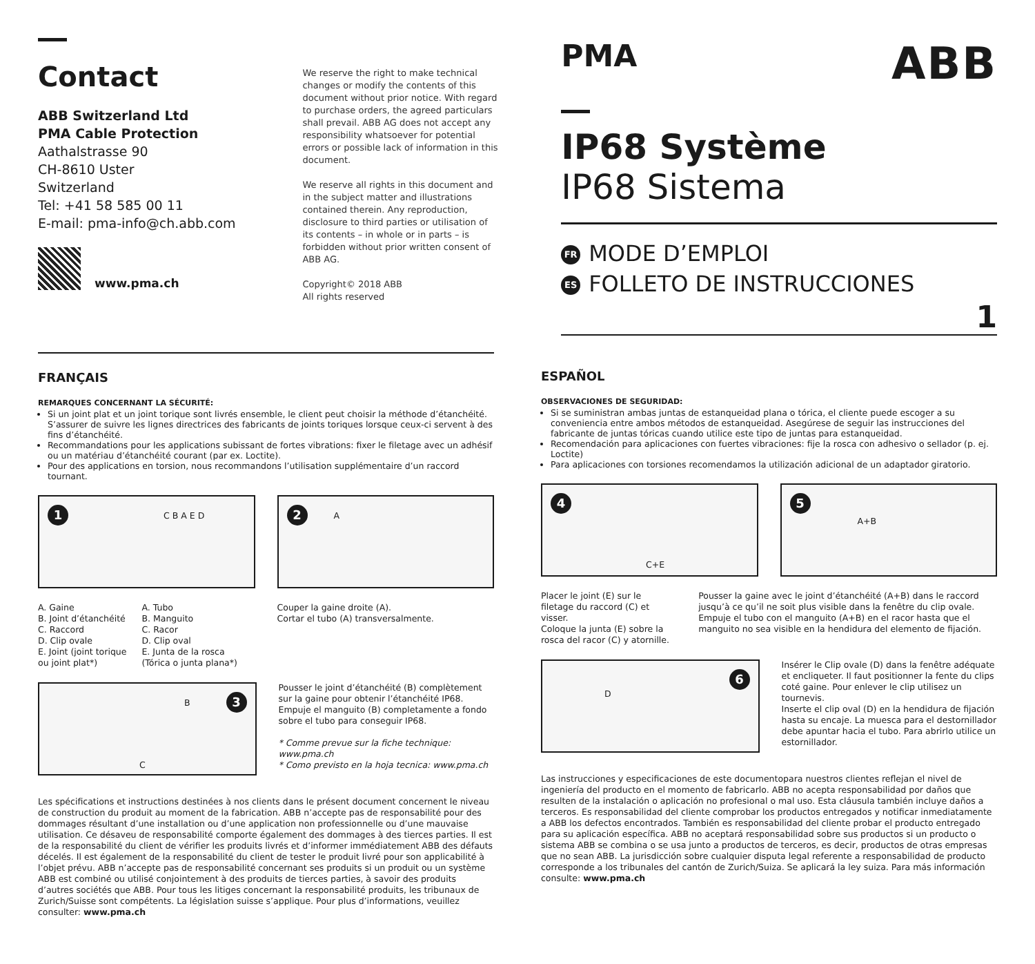Contact
ABB Switzerland Ltd
PMA Cable Protection
Aathalstrasse 90
CH-8610 Uster
Switzerland
Tel: +41 58 585 00 11
E-mail: pma-info@ch.abb.com
www.pma.ch
We reserve the right to make technical changes or modify the contents of this document without prior notice. With regard to purchase orders, the agreed particulars shall prevail. ABB AG does not accept any responsibility whatsoever for potential errors or possible lack of information in this document.
We reserve all rights in this document and in the subject matter and illustrations contained therein. Any reproduction, disclosure to third parties or utilisation of its contents – in whole or in parts – is forbidden without prior written consent of ABB AG.
Copyright© 2018 ABB
All rights reserved
PMA ABB
IP68 Système
IP68 Sistema
FR MODE D’EMPLOI
ES FOLLETO DE INSTRUCCIONES
1
FRANÇAIS
REMARQUES CONCERNANT LA SÉCURITÉ:
Si un joint plat et un joint torique sont livrés ensemble, le client peut choisir la méthode d’étanchéité. S’assurer de suivre les lignes directrices des fabricants de joints toriques lorsque ceux-ci servent à des fins d’étanchéité.
Recommandations pour les applications subissant de fortes vibrations: fixer le filetage avec un adhésif ou un matériau d’étanchéité courant (par ex. Loctite).
Pour des applications en torsion, nous recommandons l’utilisation supplémentaire d’un raccord tournant.
1 C B A E D
2 A
A. Gaine
B. Joint d’étanchéité
C. Raccord
D. Clip ovale
E. Joint (joint torique ou joint plat*)
A. Tubo
B. Manguito
C. Racor
D. Clip oval
E. Junta de la rosca (Tórica o junta plana*)
Couper la gaine droite (A).
Cortar el tubo (A) transversalmente.
3 B
C
Pousser le joint d’étanchéité (B) complètement sur la gaine pour obtenir l’étanchéité IP68.
Empuje el manguito (B) completamente a fondo sobre el tubo para conseguir IP68.
* Comme prevue sur la fiche technique: www.pma.ch
* Como previsto en la hoja tecnica: www.pma.ch
Les spécifications et instructions destinées à nos clients dans le présent document concernent le niveau de construction du produit au moment de la fabrication. ABB n’accepte pas de responsabilité pour des dommages résultant d’une installation ou d’une application non professionnelle ou d’une mauvaise utilisation. Ce désaveu de responsabilité comporte également des dommages à des tierces parties. Il est de la responsabilité du client de vérifier les produits livrés et d’informer immédiatement ABB des défauts décelés. Il est également de la responsabilité du client de tester le produit livré pour son applicabilité à l’objet prévu. ABB n’accepte pas de responsabilité concernant ses produits si un produit ou un système ABB est combiné ou utilisé conjointement à des produits de tierces parties, à savoir des produits d’autres sociétés que ABB. Pour tous les litiges concernant la responsabilité produits, les tribunaux de Zurich/Suisse sont compétents. La législation suisse s’applique. Pour plus d’informations, veuillez consulter: www.pma.ch
ESPAÑOL
OBSERVACIONES DE SEGURIDAD:
Si se suministran ambas juntas de estanqueidad plana o tórica, el cliente puede escoger a su conveniencia entre ambos métodos de estanqueidad. Asegúrese de seguir las instrucciones del fabricante de juntas tóricas cuando utilice este tipo de juntas para estanqueidad.
Recomendación para aplicaciones con fuertes vibraciones: fije la rosca con adhesivo o sellador (p. ej. Loctite)
Para aplicaciones con torsiones recomendamos la utilización adicional de un adaptador giratorio.
4
C+E
5
A+B
Placer le joint (E) sur le filetage du raccord (C) et visser.
Coloque la junta (E) sobre la rosca del racor (C) y atornille.
Pousser la gaine avec le joint d’étanchéité (A+B) dans le raccord jusqu’à ce qu’il ne soit plus visible dans la fenêtre du clip ovale.
Empuje el tubo con el manguito (A+B) en el racor hasta que el manguito no sea visible en la hendidura del elemento de fijación.
6
D
Insérer le Clip ovale (D) dans la fenêtre adéquate et encliqueter. Il faut positionner la fente du clips coté gaine. Pour enlever le clip utilisez un tournevis.
Inserte el clip oval (D) en la hendidura de fijación hasta su encaje. La muesca para el destornillador debe apuntar hacia el tubo. Para abrirlo utilice un estornillador.
Las instrucciones y especificaciones de este documentopara nuestros clientes reflejan el nivel de ingeniería del producto en el momento de fabricarlo. ABB no acepta responsabilidad por daños que resulten de la instalación o aplicación no profesional o mal uso. Esta cláusula también incluye daños a terceros. Es responsabilidad del cliente comprobar los productos entregados y notificar inmediatamente a ABB los defectos encontrados. También es responsabilidad del cliente probar el producto entregado para su aplicación específica. ABB no aceptará responsabilidad sobre sus productos si un producto o sistema ABB se combina o se usa junto a productos de terceros, es decir, productos de otras empresas que no sean ABB. La jurisdicción sobre cualquier disputa legal referente a responsabilidad de producto corresponde a los tribunales del cantón de Zurich/Suiza. Se aplicará la ley suiza. Para más información consulte: www.pma.ch